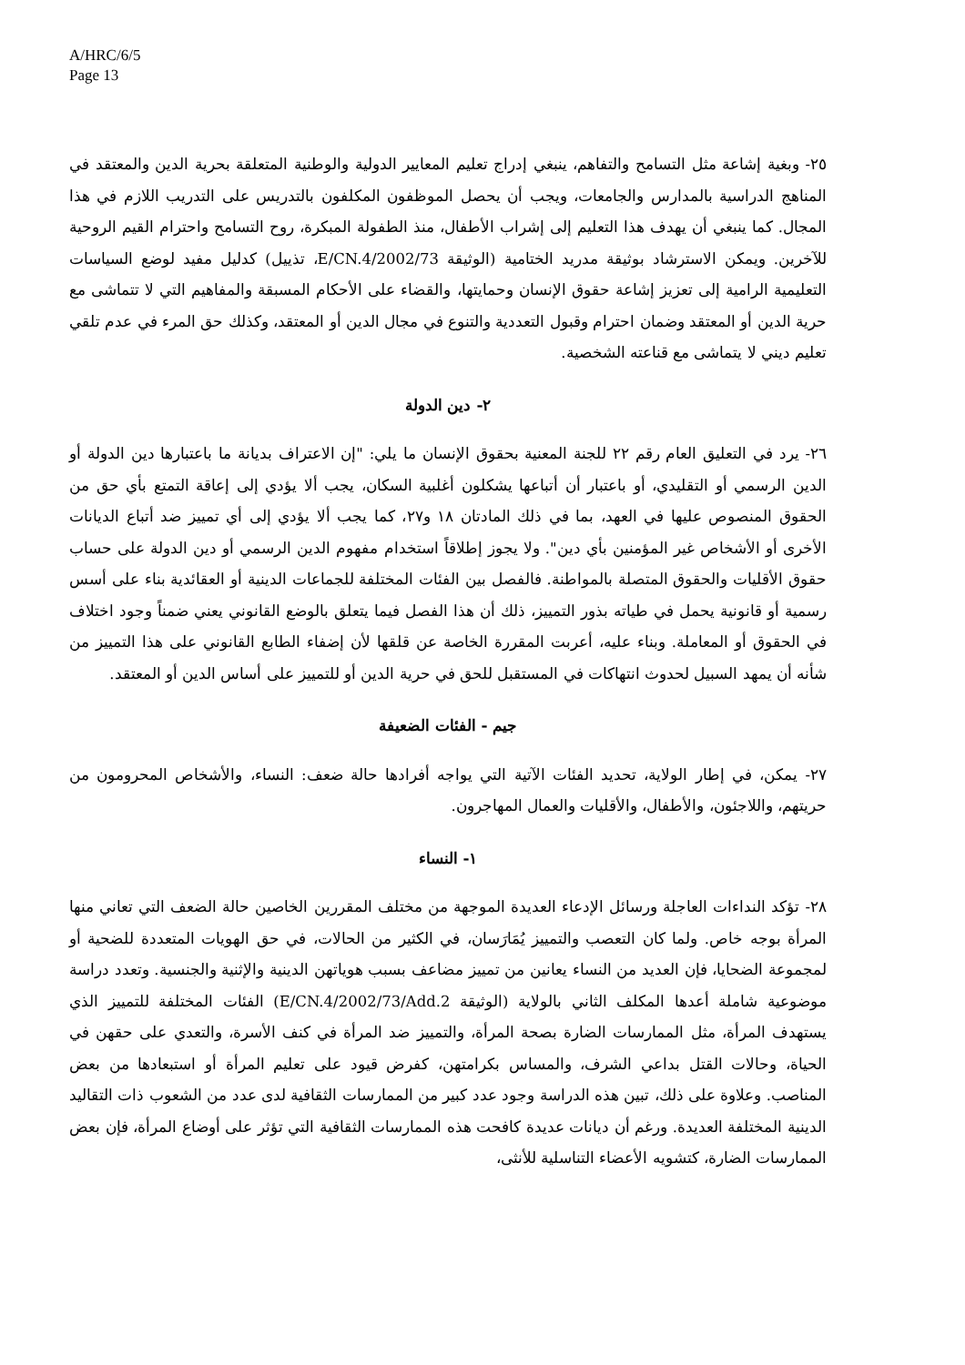A/HRC/6/5
Page 13
٢٥- وبغية إشاعة مثل التسامح والتفاهم، ينبغي إدراج تعليم المعايير الدولية والوطنية المتعلقة بحرية الدين والمعتقد في المناهج الدراسية بالمدارس والجامعات، ويجب أن يحصل الموظفون المكلفون بالتدريس على التدريب اللازم في هذا المجال. كما ينبغي أن يهدف هذا التعليم إلى إشراب الأطفال، منذ الطفولة المبكرة، روح التسامح واحترام القيم الروحية للآخرين. ويمكن الاسترشاد بوثيقة مدريد الختامية (الوثيقة E/CN.4/2002/73، تذييل) كدليل مفيد لوضع السياسات التعليمية الرامية إلى تعزيز إشاعة حقوق الإنسان وحمايتها، والقضاء على الأحكام المسبقة والمفاهيم التي لا تتماشى مع حرية الدين أو المعتقد وضمان احترام وقبول التعددية والتنوع في مجال الدين أو المعتقد، وكذلك حق المرء في عدم تلقي تعليم ديني لا يتماشى مع قناعته الشخصية.
٢- دين الدولة
٢٦- يرد في التعليق العام رقم ٢٢ للجنة المعنية بحقوق الإنسان ما يلي: "إن الاعتراف بديانة ما باعتبارها دين الدولة أو الدين الرسمي أو التقليدي، أو باعتبار أن أتباعها يشكلون أغلبية السكان، يجب ألا يؤدي إلى إعاقة التمتع بأي حق من الحقوق المنصوص عليها في العهد، بما في ذلك المادتان ١٨ و٢٧، كما يجب ألا يؤدي إلى أي تمييز ضد أتباع الديانات الأخرى أو الأشخاص غير المؤمنين بأي دين". ولا يجوز إطلاقاً استخدام مفهوم الدين الرسمي أو دين الدولة على حساب حقوق الأقليات والحقوق المتصلة بالمواطنة. فالفصل بين الفئات المختلفة للجماعات الدينية أو العقائدية بناء على أسس رسمية أو قانونية يحمل في طياته بذور التمييز، ذلك أن هذا الفصل فيما يتعلق بالوضع القانوني يعني ضمناً وجود اختلاف في الحقوق أو المعاملة. وبناء عليه، أعربت المقررة الخاصة عن قلقها لأن إضفاء الطابع القانوني على هذا التمييز من شأنه أن يمهد السبيل لحدوث انتهاكات في المستقبل للحق في حرية الدين أو للتمييز على أساس الدين أو المعتقد.
جيم - الفئات الضعيفة
٢٧- يمكن، في إطار الولاية، تحديد الفئات الآتية التي يواجه أفرادها حالة ضعف: النساء، والأشخاص المحرومون من حريتهم، واللاجئون، والأطفال، والأقليات والعمال المهاجرون.
١- النساء
٢٨- تؤكد النداءات العاجلة ورسائل الإدعاء العديدة الموجهة من مختلف المقررين الخاصين حالة الضعف التي تعاني منها المرأة بوجه خاص. ولما كان التعصب والتمييز يُمَارَسان، في الكثير من الحالات، في حق الهويات المتعددة للضحية أو لمجموعة الضحايا، فإن العديد من النساء يعانين من تمييز مضاعف بسبب هوياتهن الدينية والإثنية والجنسية. وتعدد دراسة موضوعية شاملة أعدها المكلف الثاني بالولاية (الوثيقة E/CN.4/2002/73/Add.2) الفئات المختلفة للتمييز الذي يستهدف المرأة، مثل الممارسات الضارة بصحة المرأة، والتمييز ضد المرأة في كنف الأسرة، والتعدي على حقهن في الحياة، وحالات القتل بداعي الشرف، والمساس بكرامتهن، كفرض قيود على تعليم المرأة أو استبعادها من بعض المناصب. وعلاوة على ذلك، تبين هذه الدراسة وجود عدد كبير من الممارسات الثقافية لدى عدد من الشعوب ذات التقاليد الدينية المختلفة العديدة. ورغم أن ديانات عديدة كافحت هذه الممارسات الثقافية التي تؤثر على أوضاع المرأة، فإن بعض الممارسات الضارة، كتشويه الأعضاء التناسلية للأنثى،